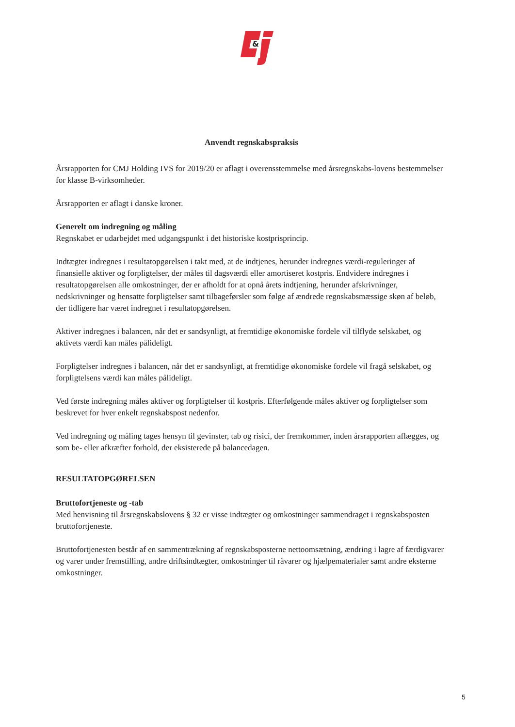&
Anvendt regnskabspraksis
Årsrapporten for CMJ Holding IVS for 2019/20 er aflagt i overensstemmelse med årsregnskabs-lovens bestemmelser for klasse B-virksomheder.
Årsrapporten er aflagt i danske kroner.
Generelt om indregning og måling
Regnskabet er udarbejdet med udgangspunkt i det historiske kostprisprincip.
Indtægter indregnes i resultatopgørelsen i takt med, at de indtjenes, herunder indregnes værdi-reguleringer af finansielle aktiver og forpligtelser, der måles til dagsværdi eller amortiseret kostpris. Endvidere indregnes i resultatopgørelsen alle omkostninger, der er afholdt for at opnå årets indtjening, herunder afskrivninger, nedskrivninger og hensatte forpligtelser samt tilbageførsler som følge af ændrede regnskabsmæssige skøn af beløb, der tidligere har været indregnet i resultatopgørelsen.
Aktiver indregnes i balancen, når det er sandsynligt, at fremtidige økonomiske fordele vil tilflyde selskabet, og aktivets værdi kan måles pålideligt.
Forpligtelser indregnes i balancen, når det er sandsynligt, at fremtidige økonomiske fordele vil fragå selskabet, og forpligtelsens værdi kan måles pålideligt.
Ved første indregning måles aktiver og forpligtelser til kostpris. Efterfølgende måles aktiver og forpligtelser som beskrevet for hver enkelt regnskabspost nedenfor.
Ved indregning og måling tages hensyn til gevinster, tab og risici, der fremkommer, inden årsrapporten aflægges, og som be- eller afkræfter forhold, der eksisterede på balancedagen.
RESULTATOPGØRELSEN
Bruttofortjeneste og -tab
Med henvisning til årsregnskabslovens § 32 er visse indtægter og omkostninger sammendraget i regnskabsposten bruttofortjeneste.
Bruttofortjenesten består af en sammentrækning af regnskabsposterne nettoomsætning, ændring i lagre af færdigvarer og varer under fremstilling, andre driftsindtægter, omkostninger til råvarer og hjælpematerialer samt andre eksterne omkostninger.
5